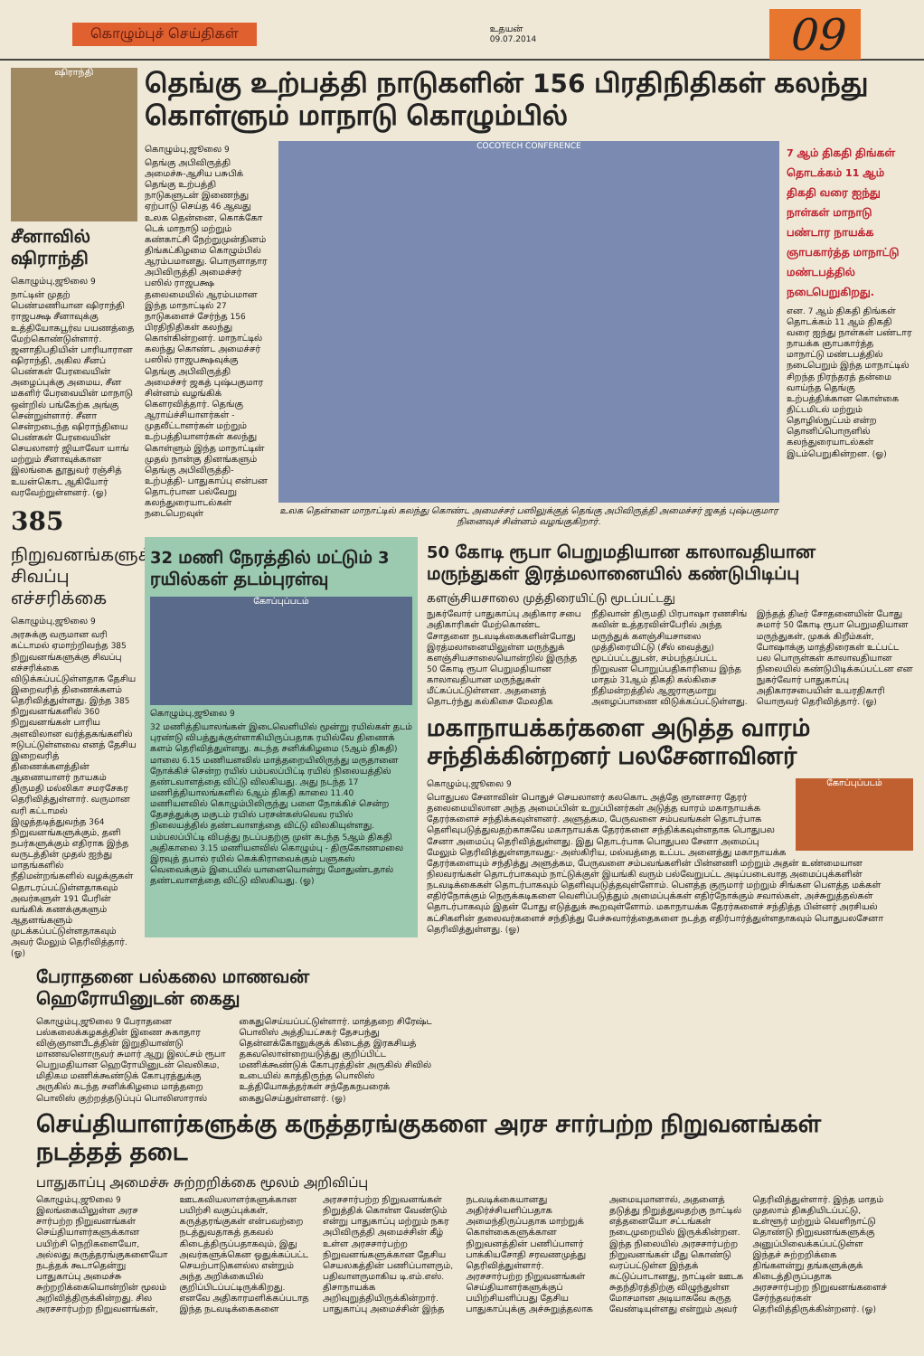கொழும்புச் செய்திகள்
உதயன்
09.07.2014
09
ஷிராந்தி
சீனாவில் ஷிராந்தி
கொழும்பு,ஜூலை 9
நாட்டின் முதற் பெண்மணியான ஷிராந்தி ராஜபக்ஷ சீனாவுக்கு உத்தியோகபூர்வ பயணத்தை மேற்கொண்டுள்ளார். ஜனாதிபதியின் பாரியாரான ஷிராந்தி, அகில சீனப் பெண்கள் பேரவையின் அழைப்புக்கு அமைய, சீன மகளிர் பேரவையின் மாநாடு ஒன்றில் பங்கேற்க அங்கு சென்றுள்ளார். சீனா சென்றடைந்த ஷிராந்தியை பெண்கள் பேரவையின் செயலாளர் ஜியாவோ யாங் மற்றும் சீனாவுக்கான இலங்கை தூதுவர் ரஞ்சித் உயன்கொட ஆகியோர் வரவேற்றுள்ளனர். (ஓ)
385
நிறுவனங்களுக்கு சிவப்பு எச்சரிக்கை
கொழும்பு,ஜூலை 9
அரசுக்கு வருமான வரி கட்டாமல் ஏமாற்றிவந்த 385 நிறுவனங்களுக்கு சிவப்பு எச்சரிக்கை விடுக்கப்பட்டுள்ளதாக தேசிய இறைவரித் திணைக்களம் தெரிவித்துள்ளது. இந்த 385 நிறுவனங்களில் 360 நிறுவனங்கள் பாரிய அளவிலான வர்த்தகங்களில் ஈடுபட்டுள்ளவை எனத் தேசிய இறைவரித் திணைக்களத்தின் ஆணையாளர் நாயகம் திருமதி மல்லிகா சமரசேகர தெரிவித்துள்ளார். வருமான வரி கட்டாமல் இழுத்தடித்துவந்த 364 நிறுவனங்களுக்கும், தனி நபர்களுக்கும் எதிராக இந்த வருடத்தின் முதல் ஐந்து மாதங்களில் நீதிமன்றங்களில் வழக்குகள் தொடரப்பட்டுள்ளதாகவும் அவர்களுள் 191 பேரின் வங்கிக் கணக்குகளும் ஆதனங்களும் முடக்கப்பட்டுள்ளதாகவும் அவர் மேலும் தெரிவித்தார். (ஓ)
தெங்கு உற்பத்தி நாடுகளின் 156 பிரதிநிதிகள் கலந்து கொள்ளும் மாநாடு கொழும்பில்
கொழும்பு,ஜூலை 9
தெங்கு அபிவிருத்தி அமைச்சு-ஆசிய பசுபிக் தெங்கு உற்பத்தி நாடுகளுடன் இணைந்து ஏற்பாடு செய்த 46 ஆவது உலக தென்னை, கொக்கோ டெக் மாநாடு மற்றும் கண்காட்சி நேற்றுமுன்தினம் திங்கட்கிழமை கொழும்பில் ஆரம்பமானது. பொருளாதார அபிவிருத்தி அமைச்சர் பஸில் ராஜபக்ஷ தலைமையில் ஆரம்பமான இந்த மாநாட்டில் 27 நாடுகளைச் சேர்ந்த 156 பிரதிநிதிகள் கலந்து கொள்கின்றனர். மாநாட்டில் கலந்து கொண்ட அமைச்சர் பஸில் ராஜபக்ஷவுக்கு தெங்கு அபிவிருத்தி அமைச்சர் ஜகத் புஷ்பகுமார சின்னம் வழங்கிக் கௌரவித்தார். தெங்கு ஆராய்ச்சியாளர்கள் - முதலீட்டாளர்கள் மற்றும் உற்பத்தியாளர்கள் கலந்து கொள்ளும் இந்த மாநாட்டின் முதல் நான்கு தினங்களும் தெங்கு அபிவிருத்தி- உற்பத்தி- பாதுகாப்பு என்பன தொடர்பான பல்வேறு கலந்துரையாடல்கள் நடைபெறவுள்
COCOTECH CONFERENCE
உலக தென்னை மாநாட்டில் கலந்து கொண்ட அமைச்சர் பஸிலுக்குத் தெங்கு அபிவிருத்தி அமைச்சர் ஜகத் புஷ்பகுமார நினைவுச் சின்னம் வழங்குகிறார்.
7 ஆம் திகதி திங்கள் தொடக்கம் 11 ஆம் திகதி வரை ஐந்து நாள்கள் மாநாடு பண்டார நாயக்க ஞாபகார்த்த மாநாட்டு மண்டபத்தில் நடைபெறுகிறது.
என. 7 ஆம் திகதி திங்கள் தொடக்கம் 11 ஆம் திகதி வரை ஐந்து நாள்கள் பண்டார நாயக்க ஞாபகார்த்த மாநாட்டு மண்டபத்தில் நடைபெறும் இந்த மாநாட்டில் சிறந்த நிரந்தரத் தன்மை வாய்ந்த தெங்கு உற்பத்திக்கான கொள்கை திட்டமிடல் மற்றும் தொழில்நுட்பம் என்ற தொனிப்பொருளில் கலந்துரையாடல்கள் இடம்பெறுகின்றன. (ஓ)
32 மணி நேரத்தில் மட்டும் 3 ரயில்கள் தடம்புரள்வு
கோப்புப்படம்
கொழும்பு,ஜூலை 9
32 மணித்தியாலங்கள் இடைவெளியில் மூன்று ரயில்கள் தடம் புரண்டு விபத்துக்குள்ளாகியிருப்பதாக ரயில்வே திணைக் களம் தெரிவித்துள்ளது. கடந்த சனிக்கிழமை (5ஆம் திகதி) மாலை 6.15 மணியளவில் மாத்தறையிலிருந்து மருதானை நோக்கிச் சென்ற ரயில் பம்பலப்பிட்டி ரயில் நிலையத்தில் தண்டவாளத்தை விட்டு விலகியது. அது நடந்த 17 மணித்தியாலங்களில் 6ஆம் திகதி காலை 11.40 மணியளவில் கொழும்பிலிருந்து பளை நோக்கிச் சென்ற தேசத்துக்கு மகுடம் ரயில் பரசன்கஸ்வெவ ரயில் நிலையத்தில் தண்டவாளத்தை விட்டு விலகியுள்ளது. பம்பலப்பிட்டி விபத்து நடப்பதற்கு முன் கடந்த 5ஆம் திகதி அதிகாலை 3.15 மணியளவில் கொழும்பு - திருகோணமலை இரவுத் தபால் ரயில் கெக்கிராவைக்கும் பளுகஸ் வெவைக்கும் இடையில் யானையொன்று மோதுண்டதால் தண்டவாளத்தை விட்டு விலகியது. (ஓ)
50 கோடி ரூபா பெறுமதியான காலாவதியான மருந்துகள் இரத்மலானையில் கண்டுபிடிப்பு
களஞ்சியசாலை முத்திரையிட்டு மூடப்பட்டது
நுகர்வோர் பாதுகாப்பு அதிகார சபை அதிகாரிகள் மேற்கொண்ட சோதனை நடவடிக்கைகளின்போது இரத்மலானையிலுள்ள மருந்துக் களஞ்சியசாலையொன்றில் இருந்த 50 கோடி ரூபா பெறுமதியான காலாவதியான மருந்துகள் மீட்கப்பட்டுள்ளன. அதனைத் தொடர்ந்து கல்கிசை மேலதிக நீதிவான் திருமதி பிரபாஷா ரணசிங் கவின் உத்தரவின்பேரில் அந்த மருந்துக் களஞ்சியசாலை முத்திரையிட்டு (சீல் வைத்து) மூடப்பட்டதுடன், சம்பந்தப்பட்ட நிறுவன பொறுப்பதிகாரியை இந்த மாதம் 31ஆம் திகதி கல்கிசை நீதிமன்றத்தில் ஆஜராகுமாறு அழைப்பாணை விடுக்கப்பட்டுள்ளது. இந்தத் திடீர் சோதனையின் போது சுமார் 50 கோடி ரூபா பெறுமதியான மருந்துகள், முகக் கிறீம்கள், போஷாக்கு மாத்திரைகள் உட்பட்ட பல பொருள்கள் காலாவதியான நிலையில் கண்டுபிடிக்கப்பட்டன என நுகர்வோர் பாதுகாப்பு அதிகாரசபையின் உயரதிகாரி யொருவர் தெரிவித்தார். (ஓ)
மகாநாயக்கர்களை அடுத்த வாரம் சந்திக்கின்றனர் பலசேனாவினர்
கோப்புப்படம்
கொழும்பு,ஜூலை 9
பொதுபல சேனாவின் பொதுச் செயலாளர் கலகொட அத்தே ஞானசார தேரர் தலைமையிலான அந்த அமைப்பின் உறுப்பினர்கள் அடுத்த வாரம் மகாநாயக்க தேரர்களைச் சந்திக்கவுள்ளனர். அளுத்கம, பேருவளை சம்பவங்கள் தொடர்பாக தெளிவுபடுத்துவதற்காகவே மகாநாயக்க தேரர்களை சந்திக்கவுள்ளதாக பொதுபல சேனா அமைப்பு தெரிவித்துள்ளது. இது தொடர்பாக பொதுபல சேனா அமைப்பு மேலும் தெரிவித்துள்ளதாவது:- அஸ்கிரிய, மல்வத்தை உட்பட அனைத்து மகாநாயக்க தேரர்களையும் சந்தித்து அளுத்கம, பேருவளை சம்பவங்களின் பின்னணி மற்றும் அதன் உண்மையான நிலவரங்கள் தொடர்பாகவும் நாட்டுக்குள் இயங்கி வரும் பல்வேறுபட்ட அடிப்படைவாத அமைப்புக்களின் நடவடிக்கைகள் தொடர்பாகவும் தெளிவுபடுத்தவுள்ளோம். பௌத்த குருமார் மற்றும் சிங்கள பௌத்த மக்கள் எதிர்நோக்கும் நெருக்கடிகளை வெளிப்படுத்தும் அமைப்புக்கள் எதிர்நோக்கும் சவால்கள், அச்சுறுத்தல்கள் தொடர்பாகவும் இதன் போது எடுத்துக் கூறவுள்ளோம். மகாநாயக்க தேரர்களைச் சந்தித்த பின்னர் அரசியல் கட்சிகளின் தலைவர்களைச் சந்தித்து பேச்சுவார்த்தைகளை நடத்த எதிர்பார்த்துள்ளதாகவும் பொதுபலசேனா தெரிவித்துள்ளது. (ஓ)
பேராதனை பல்கலை மாணவன் ஹெரோயினுடன் கைது
கொழும்பு,ஜூலை 9 பேராதனை பல்கலைக்கழகத்தின் இணை சுகாதார விஞ்ஞானபீடத்தின் இறுதியாண்டு மாணவனொருவர் சுமார் ஆறு இலட்சம் ரூபா பெறுமதியான ஹெரோயினுடன் வெலிகம, மிதிகம மணிக்கூண்டுக் கோபுரத்துக்கு அருகில் கடந்த சனிக்கிழமை மாத்தறை பொலிஸ் குற்றத்தடுப்புப் பொலிஸாரால் கைதுசெய்யப்பட்டுள்ளார். மாத்தறை சிரேஷ்ட பொலிஸ் அத்தியட்சகர் தேசபந்து தென்னக்கோனுக்குக் கிடைத்த இரகசியத் தகவலொன்றையடுத்து குறிப்பிட்ட மணிக்கூண்டுக் கோபுரத்தின் அருகில் சிவில் உடையில் காத்திருந்த பொலிஸ் உத்தியோகத்தர்கள் சந்தேகநபரைக் கைதுசெய்துள்ளனர். (ஓ)
செய்தியாளர்களுக்கு கருத்தரங்குகளை அரச சார்பற்ற நிறுவனங்கள் நடத்தத் தடை
பாதுகாப்பு அமைச்சு சுற்றறிக்கை மூலம் அறிவிப்பு
கொழும்பு,ஜூலை 9 இலங்கையிலுள்ள அரச சார்பற்ற நிறுவனங்கள் செய்தியாளர்களுக்கான பயிற்சி நெறிகளையோ, அல்லது கருத்தரங்குகளையோ நடத்தக் கூடாதென்று பாதுகாப்பு அமைச்சு சுற்றறிக்கையொன்றின் மூலம் அறிவித்திருக்கின்றது. சில அரசசார்பற்ற நிறுவனங்கள், ஊடகவியலாளர்களுக்கான பயிற்சி வகுப்புக்கள், கருத்தரங்குகள் என்பவற்றை நடத்துவதாகத் தகவல் கிடைத்திருப்பதாகவும், இது அவர்களுக்கென ஒதுக்கப்பட்ட செயற்பாடுகளல்ல என்றும் அந்த அறிக்கையில் குறிப்பிடப்பட்டிருக்கிறது. எனவே அதிகாரமளிக்கப்படாத இந்த நடவடிக்கைகளை அரசசார்பற்ற நிறுவனங்கள் நிறுத்திக் கொள்ள வேண்டும் என்று பாதுகாப்பு மற்றும் நகர அபிவிருத்தி அமைச்சின் கீழ் உள்ள அரசசார்பற்ற நிறுவனங்களுக்கான தேசிய செயலகத்தின் பணிப்பாளரும், பதிவாளருமாகிய டி.எம்.எஸ். திசாநாயக்க அறிவுறுத்தியிருக்கின்றார். பாதுகாப்பு அமைச்சின் இந்த நடவடிக்கையானது அதிர்ச்சியளிப்பதாக அமைந்திருப்பதாக மாற்றுக் கொள்கைகளுக்கான நிறுவனத்தின் பணிப்பாளர் பாக்கியசோதி சரவணமுத்து தெரிவித்துள்ளார். அரசசார்பற்ற நிறுவனங்கள் செய்தியாளர்களுக்குப் பயிற்சியளிப்பது தேசிய பாதுகாப்புக்கு அச்சுறுத்தலாக அமையுமானால், அதனைத் தடுத்து நிறுத்துவதற்கு நாட்டில் எத்தனையோ சட்டங்கள் நடைமுறையில் இருக்கின்றன. இந்த நிலையில் அரசசார்பற்ற நிறுவனங்கள் மீது கொண்டு வரப்பட்டுள்ள இந்தக் கட்டுப்பாடானது, நாட்டின் ஊடக சுதந்திரத்திற்கு விழுந்துள்ள மோசமான அடியாகவே கருத வேண்டியுள்ளது என்றும் அவர் தெரிவித்துள்ளார். இந்த மாதம் முதலாம் திகதியிடப்பட்டு, உள்ளூர் மற்றும் வெளிநாட்டு தொண்டு நிறுவனங்களுக்கு அனுப்பிவைக்கப்பட்டுள்ள இந்தச் சுற்றறிக்கை திங்களன்று தங்களுக்குக் கிடைத்திருப்பதாக அரசசார்பற்ற நிறுவனங்களைச் சேர்ந்தவர்கள் தெரிவித்திருக்கின்றனர். (ஓ)